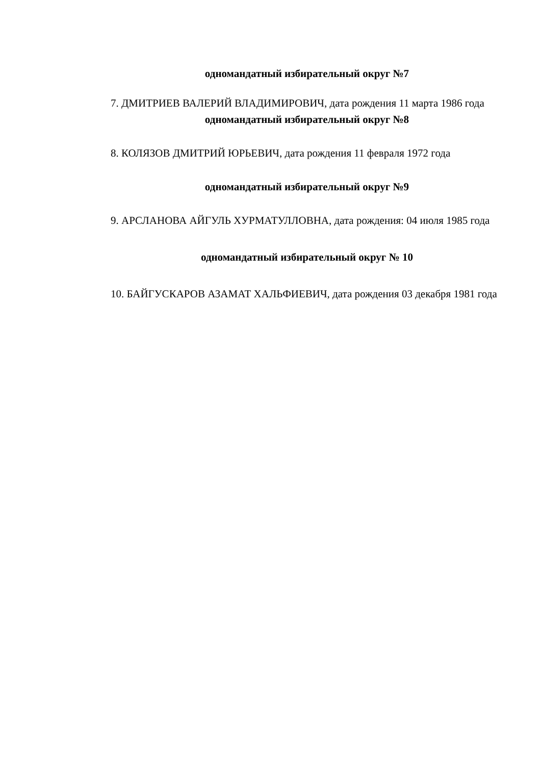одномандатный избирательный округ №7
7. ДМИТРИЕВ ВАЛЕРИЙ ВЛАДИМИРОВИЧ, дата рождения 11 марта 1986 года
одномандатный избирательный округ №8
8. КОЛЯЗОВ ДМИТРИЙ ЮРЬЕВИЧ, дата рождения 11 февраля 1972 года
одномандатный избирательный округ №9
9. АРСЛАНОВА АЙГУЛЬ ХУРМАТУЛЛОВНА, дата рождения: 04 июля 1985 года
одномандатный избирательный округ № 10
10. БАЙГУСКАРОВ АЗАМАТ ХАЛЬФИЕВИЧ, дата рождения 03 декабря 1981 года